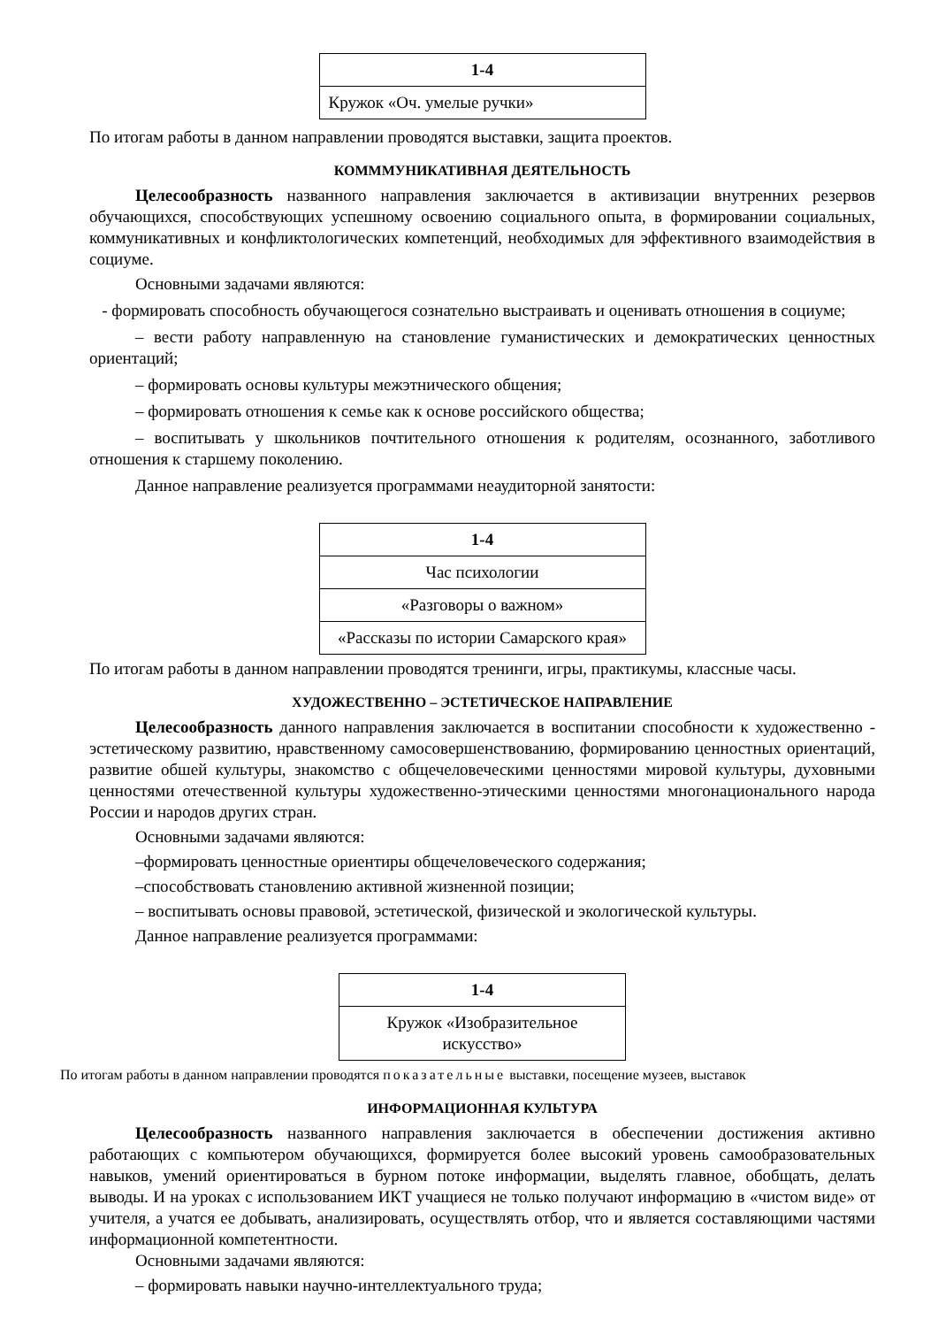| 1-4 |
| --- |
| Кружок «Оч. умелые ручки» |
По итогам работы в данном направлении проводятся выставки, защита проектов.
КОММMУНИКАТИВНАЯ ДЕЯТЕЛЬНОСТЬ
Целесообразность названного направления заключается в активизации внутренних резервов обучающихся, способствующих успешному освоению социального опыта, в формировании социальных, коммуникативных и конфликтологических компетенций, необходимых для эффективного взаимодействия в социуме.
Основными задачами являются:
- формировать способность обучающегося сознательно выстраивать и оценивать отношения в социуме;
– вести работу направленную на становление гуманистических и демократических ценностных ориентаций;
– формировать основы культуры межэтнического общения;
– формировать отношения к семье как к основе российского общества;
– воспитывать у школьников почтительного отношения к родителям, осознанного, заботливого отношения к старшему поколению.
Данное направление реализуется программами неаудиторной занятости:
| 1-4 |
| --- |
| Час психологии |
| «Разговоры о важном» |
| «Рассказы по истории Самарского края» |
По итогам работы в данном направлении проводятся тренинги, игры, практикумы, классные часы.
ХУДОЖЕСТВЕННО – ЭСТЕТИЧЕСКОЕ НАПРАВЛЕНИЕ
Целесообразность данного направления заключается в воспитании способности к художественно - эстетическому развитию, нравственному самосовершенствованию, формированию ценностных ориентаций, развитие обшей культуры, знакомство с общечеловеческими ценностями мировой культуры, духовными ценностями отечественной культуры художественно-этическими ценностями многонационального народа России и народов других стран.
Основными задачами являются:
–формировать ценностные ориентиры общечеловеческого содержания;
–способствовать становлению активной жизненной позиции;
– воспитывать основы правовой, эстетической, физической и экологической культуры.
Данное направление реализуется программами:
| 1-4 |
| --- |
| Кружок «Изобразительное искусство» |
По итогам работы в данном направлении проводятся показательные выставки, посещение музеев, выставок
ИНФОРМАЦИОННАЯ КУЛЬТУРА
Целесообразность названного направления заключается в обеспечении достижения активно работающих с компьютером обучающихся, формируется более высокий уровень самообразовательных навыков, умений ориентироваться в бурном потоке информации, выделять главное, обобщать, делать выводы. И на уроках с использованием ИКТ учащиеся не только получают информацию в «чистом виде» от учителя, а учатся ее добывать, анализировать, осуществлять отбор, что и является составляющими частями информационной компетентности.
Основными задачами являются:
– формировать навыки научно-интеллектуального труда;